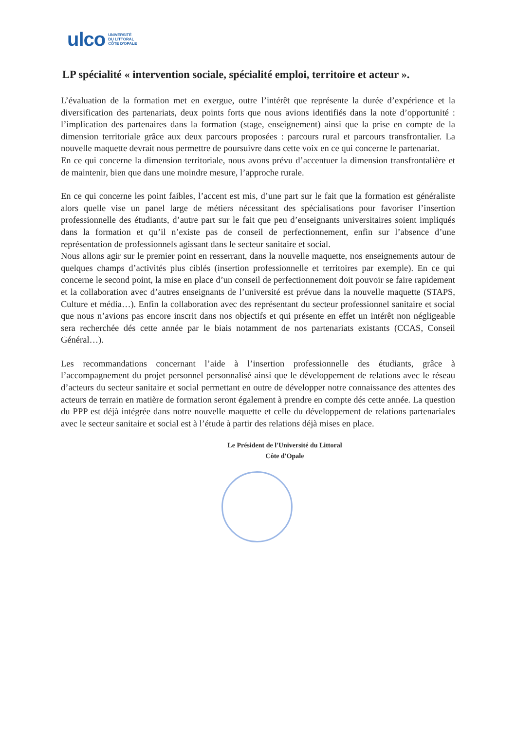ulco UNIVERSITÉ
DU LITTORAL
CÔTE D'OPALE
LP spécialité « intervention sociale, spécialité emploi, territoire et acteur ».
L’évaluation de la formation met en exergue, outre l’intérêt que représente la durée d’expérience et la diversification des partenariats, deux points forts que nous avions identifiés dans la note d’opportunité : l’implication des partenaires dans la formation (stage, enseignement) ainsi que la prise en compte de la dimension territoriale grâce aux deux parcours proposées : parcours rural et parcours transfrontalier. La nouvelle maquette devrait nous permettre de poursuivre dans cette voix en ce qui concerne le partenariat.
En ce qui concerne la dimension territoriale, nous avons prévu d’accentuer la dimension transfrontalière et de maintenir, bien que dans une moindre mesure, l’approche rurale.
En ce qui concerne les point faibles, l’accent est mis, d’une part sur le fait que la formation est généraliste alors quelle vise un panel large de métiers nécessitant des spécialisations pour favoriser l’insertion professionnelle des étudiants, d’autre part sur le fait que peu d’enseignants universitaires soient impliqués dans la formation et qu’il n’existe pas de conseil de perfectionnement, enfin sur l’absence d’une représentation de professionnels agissant dans le secteur sanitaire et social.
Nous allons agir sur le premier point en resserrant, dans la nouvelle maquette, nos enseignements autour de quelques champs d’activités plus ciblés (insertion professionnelle et territoires par exemple). En ce qui concerne le second point, la mise en place d’un conseil de perfectionnement doit pouvoir se faire rapidement et la collaboration avec d’autres enseignants de l’université est prévue dans la nouvelle maquette (STAPS, Culture et média…). Enfin la collaboration avec des représentant du secteur professionnel sanitaire et social que nous n’avions pas encore inscrit dans nos objectifs et qui présente en effet un intérêt non négligeable sera recherchée dés cette année par le biais notamment de nos partenariats existants (CCAS, Conseil Général…).
Les recommandations concernant l’aide à l’insertion professionnelle des étudiants, grâce à l’accompagnement du projet personnel personnalisé ainsi que le développement de relations avec le réseau d’acteurs du secteur sanitaire et social permettant en outre de développer notre connaissance des attentes des acteurs de terrain en matière de formation seront également à prendre en compte dés cette année. La question du PPP est déjà intégrée dans notre nouvelle maquette et celle du développement de relations partenariales avec le secteur sanitaire et social est à l’étude à partir des relations déjà mises en place.
Le Président de l'Université du Littoral
Côte d'Opale